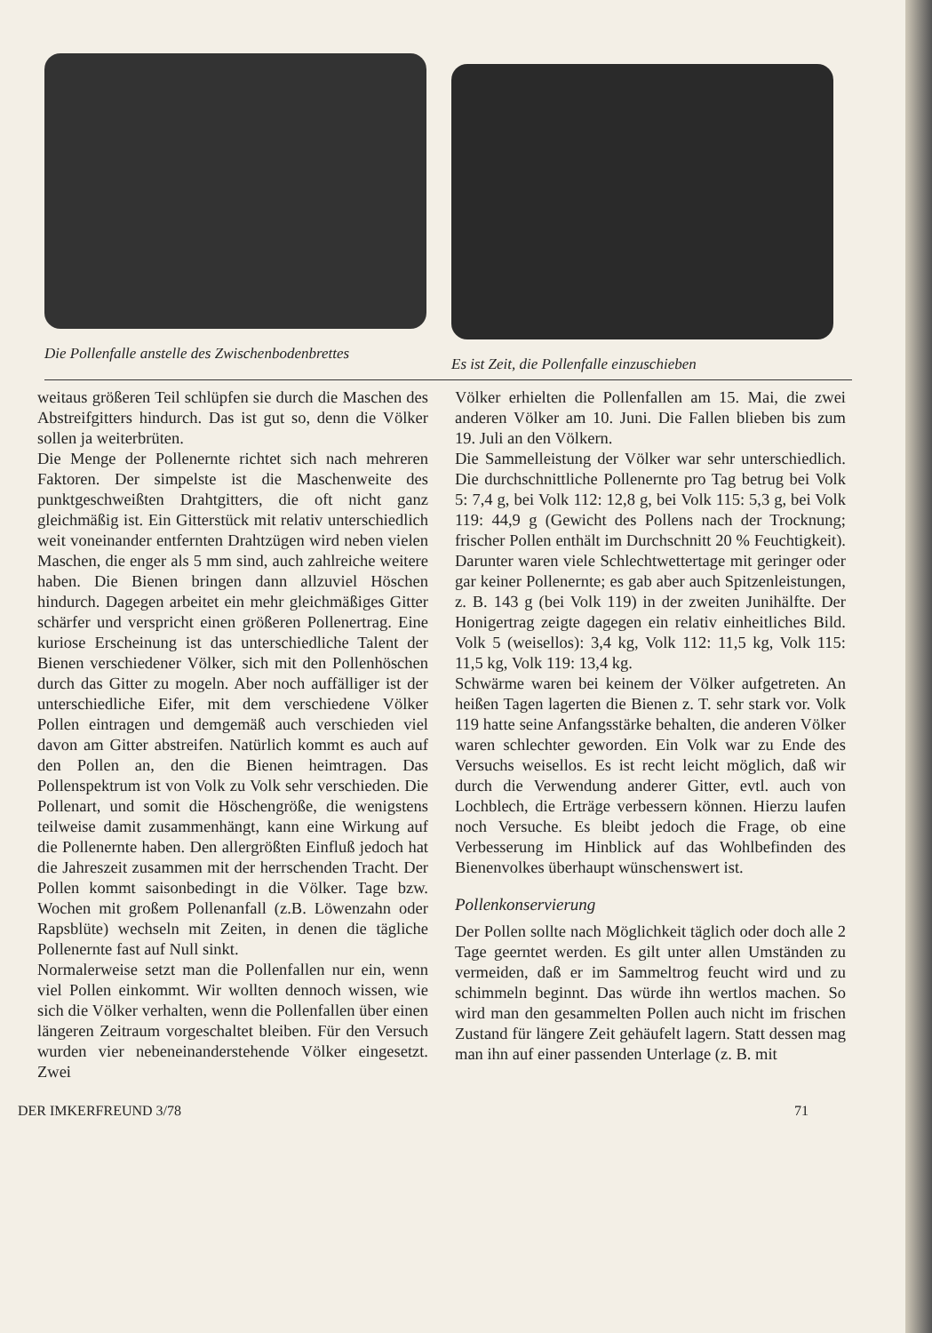Die Pollenfalle anstelle des Zwischenbodenbrettes
Es ist Zeit, die Pollenfalle einzuschieben
weitaus größeren Teil schlüpfen sie durch die Maschen des Abstreifgitters hindurch. Das ist gut so, denn die Völker sollen ja weiterbrüten.
Die Menge der Pollenernte richtet sich nach mehreren Faktoren. Der simpelste ist die Maschenweite des punktgeschweißten Drahtgitters, die oft nicht ganz gleichmäßig ist. Ein Gitterstück mit relativ unterschiedlich weit voneinander entfernten Drahtzügen wird neben vielen Maschen, die enger als 5 mm sind, auch zahlreiche weitere haben. Die Bienen bringen dann allzuviel Höschen hindurch. Dagegen arbeitet ein mehr gleichmäßiges Gitter schärfer und verspricht einen größeren Pollenertrag. Eine kuriose Erscheinung ist das unterschiedliche Talent der Bienen verschiedener Völker, sich mit den Pollenhöschen durch das Gitter zu mogeln. Aber noch auffälliger ist der unterschiedliche Eifer, mit dem verschiedene Völker Pollen eintragen und demgemäß auch verschieden viel davon am Gitter abstreifen. Natürlich kommt es auch auf den Pollen an, den die Bienen heimtragen. Das Pollenspektrum ist von Volk zu Volk sehr verschieden. Die Pollenart, und somit die Höschengröße, die wenigstens teilweise damit zusammenhängt, kann eine Wirkung auf die Pollenernte haben. Den allergrößten Einfluß jedoch hat die Jahreszeit zusammen mit der herrschenden Tracht. Der Pollen kommt saisonbedingt in die Völker. Tage bzw. Wochen mit großem Pollenanfall (z.B. Löwenzahn oder Rapsblüte) wechseln mit Zeiten, in denen die tägliche Pollenernte fast auf Null sinkt.
Normalerweise setzt man die Pollenfallen nur ein, wenn viel Pollen einkommt. Wir wollten dennoch wissen, wie sich die Völker verhalten, wenn die Pollenfallen über einen längeren Zeitraum vorgeschaltet bleiben. Für den Versuch wurden vier nebeneinanderstehende Völker eingesetzt. Zwei
Völker erhielten die Pollenfallen am 15. Mai, die zwei anderen Völker am 10. Juni. Die Fallen blieben bis zum 19. Juli an den Völkern.
Die Sammelleistung der Völker war sehr unterschiedlich. Die durchschnittliche Pollenernte pro Tag betrug bei Volk 5: 7,4 g, bei Volk 112: 12,8 g, bei Volk 115: 5,3 g, bei Volk 119: 44,9 g (Gewicht des Pollens nach der Trocknung; frischer Pollen enthält im Durchschnitt 20 % Feuchtigkeit). Darunter waren viele Schlechtwettertage mit geringer oder gar keiner Pollenernte; es gab aber auch Spitzenleistungen, z. B. 143 g (bei Volk 119) in der zweiten Junihälfte. Der Honigertrag zeigte dagegen ein relativ einheitliches Bild. Volk 5 (weisellos): 3,4 kg, Volk 112: 11,5 kg, Volk 115: 11,5 kg, Volk 119: 13,4 kg.
Schwärme waren bei keinem der Völker aufgetreten. An heißen Tagen lagerten die Bienen z. T. sehr stark vor. Volk 119 hatte seine Anfangsstärke behalten, die anderen Völker waren schlechter geworden. Ein Volk war zu Ende des Versuchs weisellos. Es ist recht leicht möglich, daß wir durch die Verwendung anderer Gitter, evtl. auch von Lochblech, die Erträge verbessern können. Hierzu laufen noch Versuche. Es bleibt jedoch die Frage, ob eine Verbesserung im Hinblick auf das Wohlbefinden des Bienenvolkes überhaupt wünschenswert ist.
Pollenkonservierung
Der Pollen sollte nach Möglichkeit täglich oder doch alle 2 Tage geerntet werden. Es gilt unter allen Umständen zu vermeiden, daß er im Sammeltrog feucht wird und zu schimmeln beginnt. Das würde ihn wertlos machen. So wird man den gesammelten Pollen auch nicht im frischen Zustand für längere Zeit gehäufelt lagern. Statt dessen mag man ihn auf einer passenden Unterlage (z. B. mit
DER IMKERFREUND 3/78 71